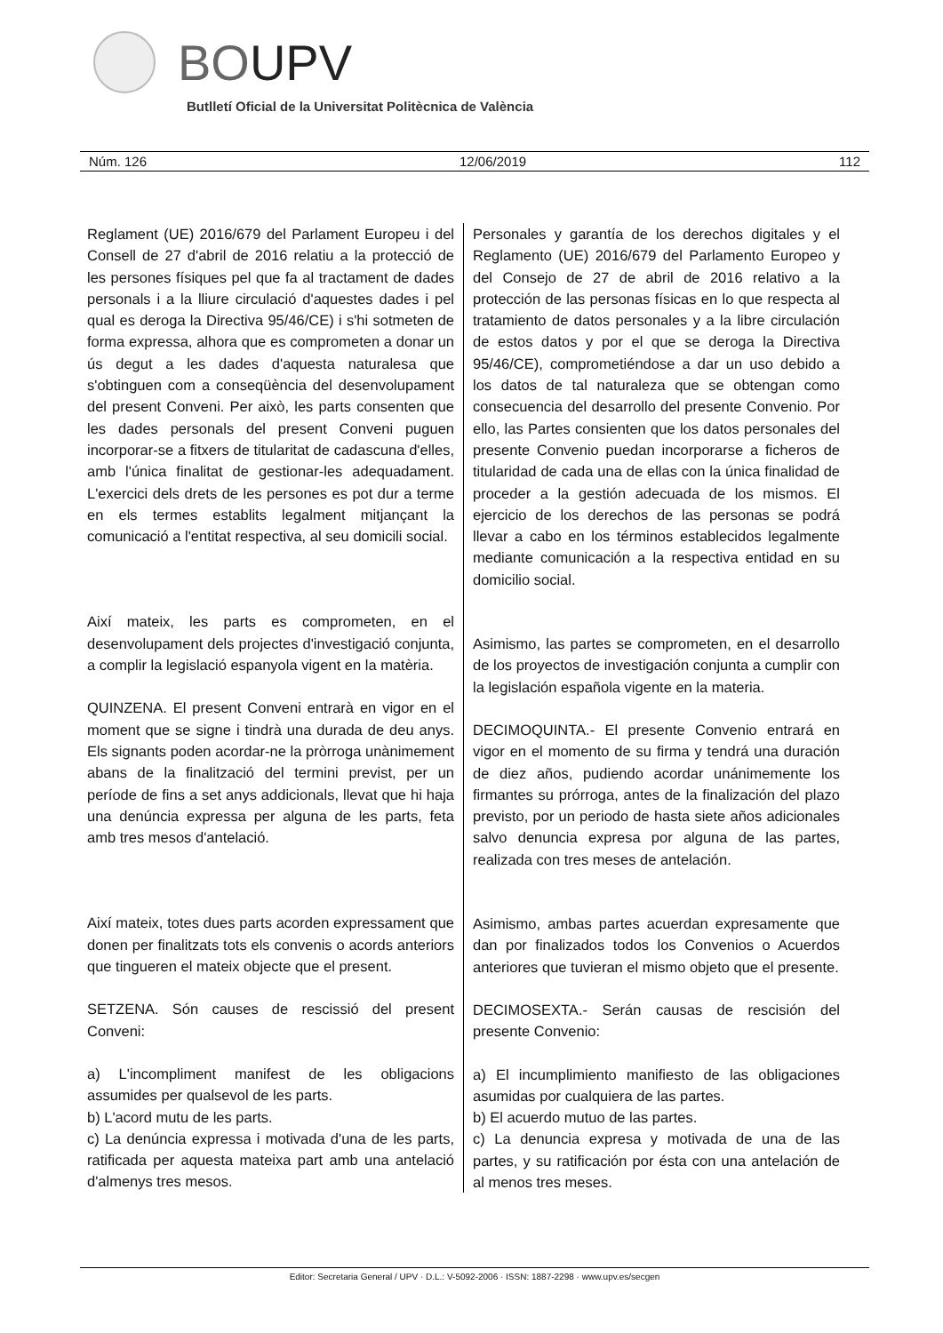BOUPV
Butlletí Oficial de la Universitat Politècnica de València
Núm. 126 12/06/2019 112
Reglament (UE) 2016/679 del Parlament Europeu i del Consell de 27 d'abril de 2016 relatiu a la protecció de les persones físiques pel que fa al tractament de dades personals i a la lliure circulació d'aquestes dades i pel qual es deroga la Directiva 95/46/CE) i s'hi sotmeten de forma expressa, alhora que es comprometen a donar un ús degut a les dades d'aquesta naturalesa que s'obtinguen com a conseqüència del desenvolupament del present Conveni. Per això, les parts consenten que les dades personals del present Conveni puguen incorporar-se a fitxers de titularitat de cadascuna d'elles, amb l'única finalitat de gestionar-les adequadament. L'exercici dels drets de les persones es pot dur a terme en els termes establits legalment mitjançant la comunicació a l'entitat respectiva, al seu domicili social.
Així mateix, les parts es comprometen, en el desenvolupament dels projectes d'investigació conjunta, a complir la legislació espanyola vigent en la matèria.
QUINZENA. El present Conveni entrarà en vigor en el moment que se signe i tindrà una durada de deu anys. Els signants poden acordar-ne la pròrroga unànimement abans de la finalització del termini previst, per un període de fins a set anys addicionals, llevat que hi haja una denúncia expressa per alguna de les parts, feta amb tres mesos d'antelació.
Així mateix, totes dues parts acorden expressament que donen per finalitzats tots els convenis o acords anteriors que tingueren el mateix objecte que el present.
SETZENA. Són causes de rescissió del present Conveni:
a) L'incompliment manifest de les obligacions assumides per qualsevol de les parts.
b) L'acord mutu de les parts.
c) La denúncia expressa i motivada d'una de les parts, ratificada per aquesta mateixa part amb una antelació d'almenys tres mesos.
Personales y garantía de los derechos digitales y el Reglamento (UE) 2016/679 del Parlamento Europeo y del Consejo de 27 de abril de 2016 relativo a la protección de las personas físicas en lo que respecta al tratamiento de datos personales y a la libre circulación de estos datos y por el que se deroga la Directiva 95/46/CE), comprometiéndose a dar un uso debido a los datos de tal naturaleza que se obtengan como consecuencia del desarrollo del presente Convenio. Por ello, las Partes consienten que los datos personales del presente Convenio puedan incorporarse a ficheros de titularidad de cada una de ellas con la única finalidad de proceder a la gestión adecuada de los mismos. El ejercicio de los derechos de las personas se podrá llevar a cabo en los términos establecidos legalmente mediante comunicación a la respectiva entidad en su domicilio social.
Asimismo, las partes se comprometen, en el desarrollo de los proyectos de investigación conjunta a cumplir con la legislación española vigente en la materia.
DECIMOQUINTA.- El presente Convenio entrará en vigor en el momento de su firma y tendrá una duración de diez años, pudiendo acordar unánimemente los firmantes su prórroga, antes de la finalización del plazo previsto, por un periodo de hasta siete años adicionales salvo denuncia expresa por alguna de las partes, realizada con tres meses de antelación.
Asimismo, ambas partes acuerdan expresamente que dan por finalizados todos los Convenios o Acuerdos anteriores que tuvieran el mismo objeto que el presente.
DECIMOSEXTA.- Serán causas de rescisión del presente Convenio:
a) El incumplimiento manifiesto de las obligaciones asumidas por cualquiera de las partes.
b) El acuerdo mutuo de las partes.
c) La denuncia expresa y motivada de una de las partes, y su ratificación por ésta con una antelación de al menos tres meses.
Editor: Secretaria General / UPV · D.L.: V-5092-2006 · ISSN: 1887-2298 · www.upv.es/secgen